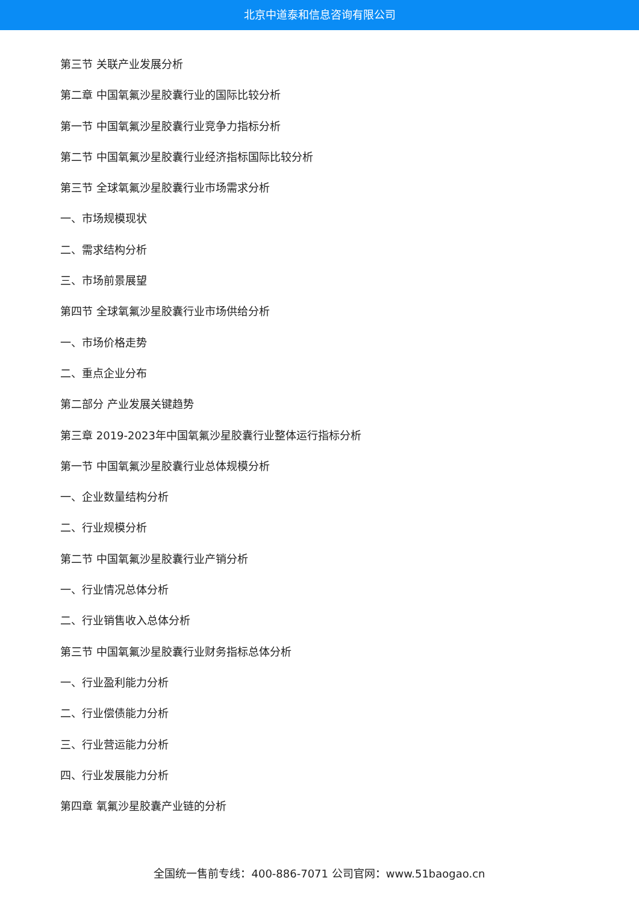北京中道泰和信息咨询有限公司
第三节 关联产业发展分析
第二章 中国氧氟沙星胶囊行业的国际比较分析
第一节 中国氧氟沙星胶囊行业竞争力指标分析
第二节 中国氧氟沙星胶囊行业经济指标国际比较分析
第三节 全球氧氟沙星胶囊行业市场需求分析
一、市场规模现状
二、需求结构分析
三、市场前景展望
第四节 全球氧氟沙星胶囊行业市场供给分析
一、市场价格走势
二、重点企业分布
第二部分 产业发展关键趋势
第三章 2019-2023年中国氧氟沙星胶囊行业整体运行指标分析
第一节 中国氧氟沙星胶囊行业总体规模分析
一、企业数量结构分析
二、行业规模分析
第二节 中国氧氟沙星胶囊行业产销分析
一、行业情况总体分析
二、行业销售收入总体分析
第三节 中国氧氟沙星胶囊行业财务指标总体分析
一、行业盈利能力分析
二、行业偿债能力分析
三、行业营运能力分析
四、行业发展能力分析
第四章 氧氟沙星胶囊产业链的分析
全国统一售前专线：400-886-7071 公司官网：www.51baogao.cn